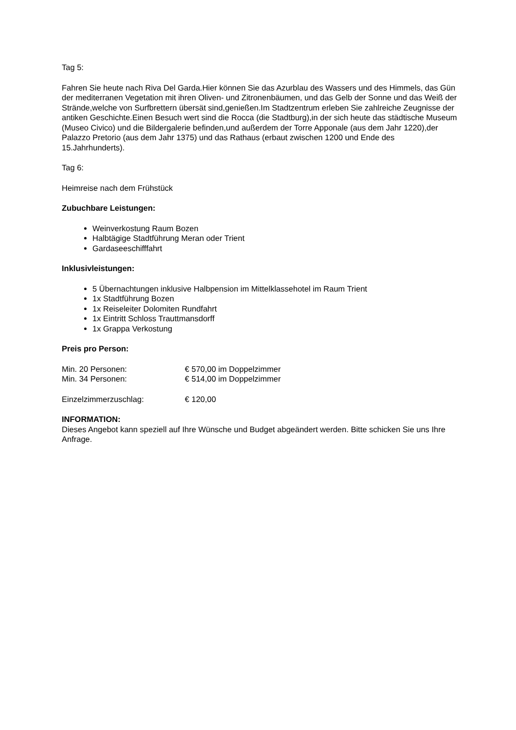Tag 5:
Fahren Sie heute nach Riva Del Garda.Hier können Sie das Azurblau des Wassers und des Himmels, das Gün der mediterranen Vegetation mit ihren Oliven- und Zitronenbäumen, und das Gelb der Sonne und das Weiß der Strände,welche von Surfbrettern übersät sind,genießen.Im Stadtzentrum erleben Sie zahlreiche Zeugnisse der antiken Geschichte.Einen Besuch wert sind die Rocca (die Stadtburg),in der sich heute das städtische Museum (Museo Civico) und die Bildergalerie befinden,und außerdem der Torre Apponale (aus dem Jahr 1220),der Palazzo Pretorio (aus dem Jahr 1375) und das Rathaus (erbaut zwischen 1200 und Ende des 15.Jahrhunderts).
Tag 6:
Heimreise nach dem Frühstück
Zubuchbare Leistungen:
Weinverkostung Raum Bozen
Halbtägige Stadtführung Meran oder Trient
Gardaseeschifffahrt
Inklusivleistungen:
5 Übernachtungen inklusive Halbpension im Mittelklassehotel im Raum Trient
1x Stadtführung Bozen
1x Reiseleiter Dolomiten Rundfahrt
1x Eintritt Schloss Trauttmansdorff
1x Grappa Verkostung
Preis pro Person:
Min. 20 Personen: € 570,00 im Doppelzimmer
Min. 34 Personen: € 514,00 im Doppelzimmer
Einzelzimmerzuschlag: € 120,00
INFORMATION:
Dieses Angebot kann speziell auf Ihre Wünsche und Budget abgeändert werden. Bitte schicken Sie uns Ihre Anfrage.